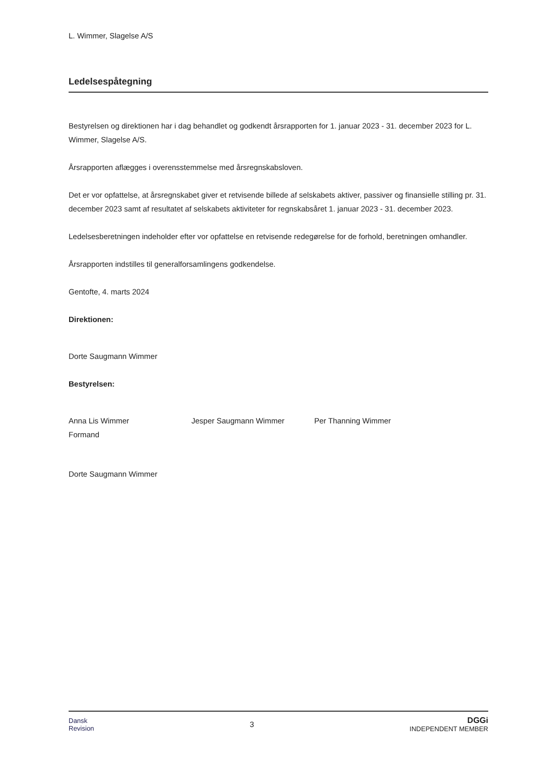L. Wimmer, Slagelse A/S
Ledelsespåtegning
Bestyrelsen og direktionen har i dag behandlet og godkendt årsrapporten for 1. januar 2023 - 31. december 2023 for L. Wimmer, Slagelse A/S.
Årsrapporten aflægges i overensstemmelse med årsregnskabsloven.
Det er vor opfattelse, at årsregnskabet giver et retvisende billede af selskabets aktiver, passiver og finansielle stilling pr. 31. december 2023 samt af resultatet af selskabets aktiviteter for regnskabsåret 1. januar 2023 - 31. december 2023.
Ledelsesberetningen indeholder efter vor opfattelse en retvisende redegørelse for de forhold, beretningen omhandler.
Årsrapporten indstilles til generalforsamlingens godkendelse.
Gentofte, 4. marts 2024
Direktionen:
Dorte Saugmann Wimmer
Bestyrelsen:
Anna Lis Wimmer
Formand
Jesper Saugmann Wimmer Per Thanning Wimmer
Dorte Saugmann Wimmer
Dansk
Revision
3
DGGi
INDEPENDENT MEMBER